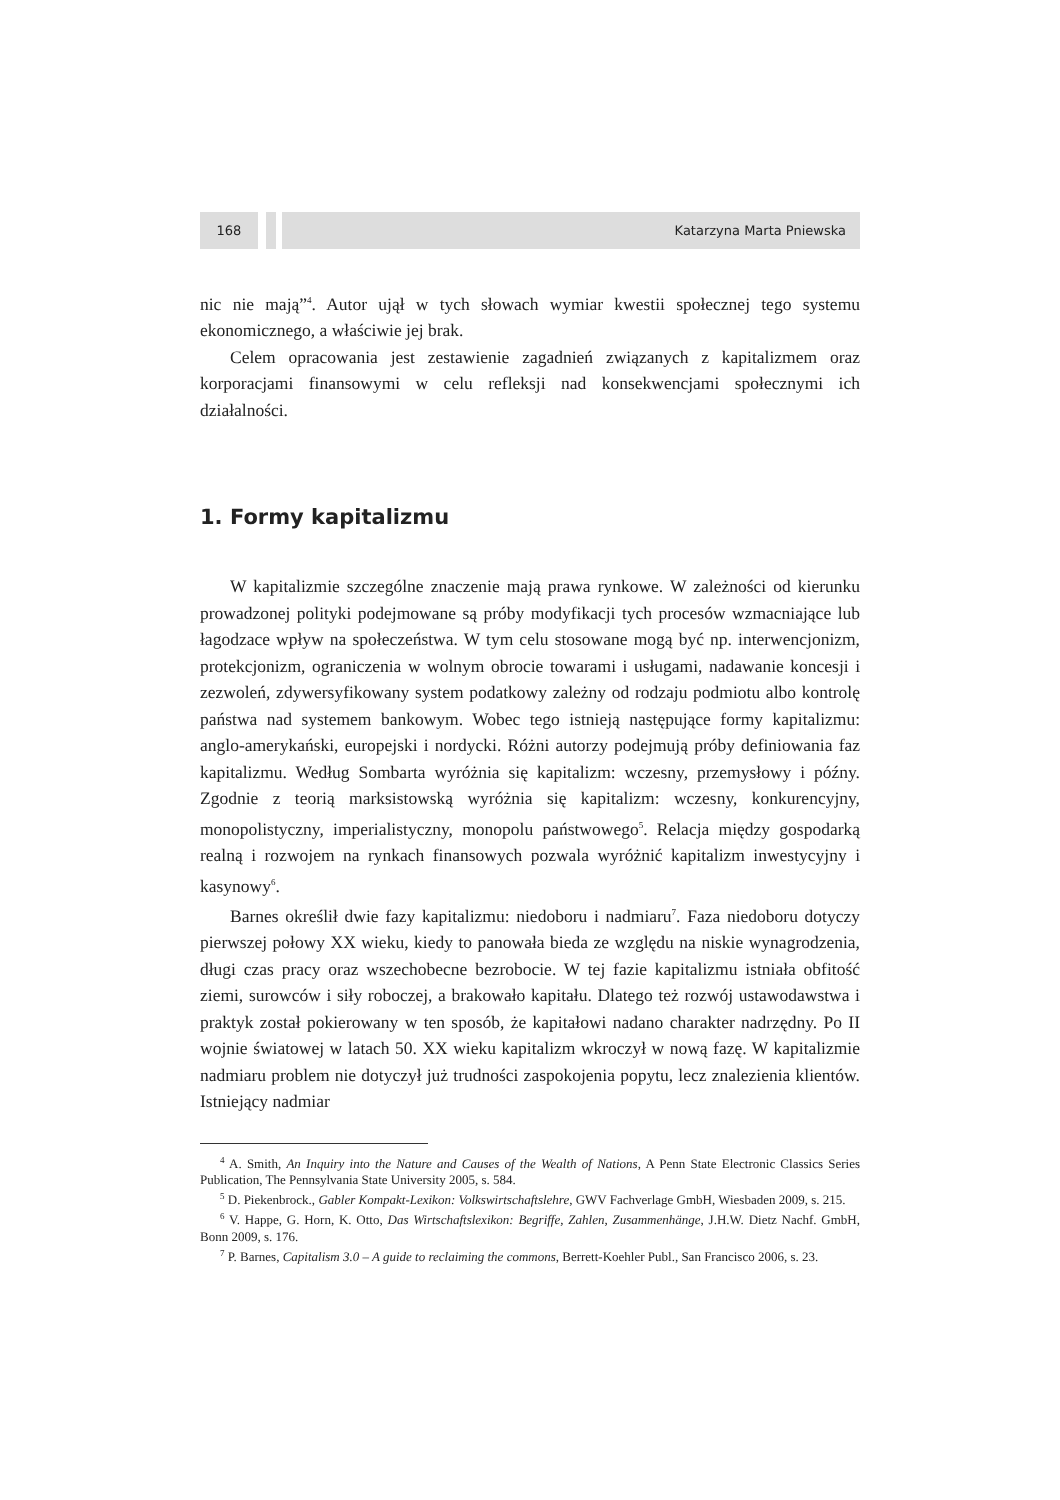168 Katarzyna Marta Pniewska
nic nie mają”<sup>4</sup>. Autor ujął w tych słowach wymiar kwestii społecznej tego systemu ekonomicznego, a właściwie jej brak.
Celem opracowania jest zestawienie zagadnień związanych z kapitalizmem oraz korporacjami finansowymi w celu refleksji nad konsekwencjami społecznymi ich działalności.
1. Formy kapitalizmu
W kapitalizmie szczególne znaczenie mają prawa rynkowe. W zależności od kierunku prowadzonej polityki podejmowane są próby modyfikacji tych procesów wzmacniające lub łagodzace wpływ na społeczeństwa. W tym celu stosowane mogą być np. interwencjonizm, protekcjonizm, ograniczenia w wolnym obrocie towarami i usługami, nadawanie koncesji i zezwoleń, zdywersyfikowany system podatkowy zależny od rodzaju podmiotu albo kontrolę państwa nad systemem bankowym. Wobec tego istnieją następujące formy kapitalizmu: anglo-amerykański, europejski i nordycki. Różni autorzy podejmują próby definiowania faz kapitalizmu. Według Sombarta wyróżnia się kapitalizm: wczesny, przemysłowy i późny. Zgodnie z teorią marksistowską wyróżnia się kapitalizm: wczesny, konkurencyjny, monopolistyczny, imperialistyczny, monopolu państwowego<sup>5</sup>. Relacja między gospodarką realną i rozwojem na rynkach finansowych pozwala wyróżnić kapitalizm inwestycyjny i kasynowy<sup>6</sup>.
Barnes określił dwie fazy kapitalizmu: niedoboru i nadmiaru<sup>7</sup>. Faza niedoboru dotyczy pierwszej połowy XX wieku, kiedy to panowała bieda ze względu na niskie wynagrodzenia, długi czas pracy oraz wszechobecne bezrobocie. W tej fazie kapitalizmu istniała obfitość ziemi, surowców i siły roboczej, a brakowało kapitału. Dlatego też rozwój ustawodawstwa i praktyk został pokierowany w ten sposób, że kapitałowi nadano charakter nadrzędny. Po II wojnie światowej w latach 50. XX wieku kapitalizm wkroczył w nową fazę. W kapitalizmie nadmiaru problem nie dotyczył już trudności zaspokojenia popytu, lecz znalezienia klientów. Istniejący nadmiar
<sup>4</sup> A. Smith, An Inquiry into the Nature and Causes of the Wealth of Nations, A Penn State Electronic Classics Series Publication, The Pennsylvania State University 2005, s. 584.
<sup>5</sup> D. Piekenbrock., Gabler Kompakt-Lexikon: Volkswirtschaftslehre, GWV Fachverlage GmbH, Wiesbaden 2009, s. 215.
<sup>6</sup> V. Happe, G. Horn, K. Otto, Das Wirtschaftslexikon: Begriffe, Zahlen, Zusammenhänge, J.H.W. Dietz Nachf. GmbH, Bonn 2009, s. 176.
<sup>7</sup> P. Barnes, Capitalism 3.0 – A guide to reclaiming the commons, Berrett-Koehler Publ., San Francisco 2006, s. 23.